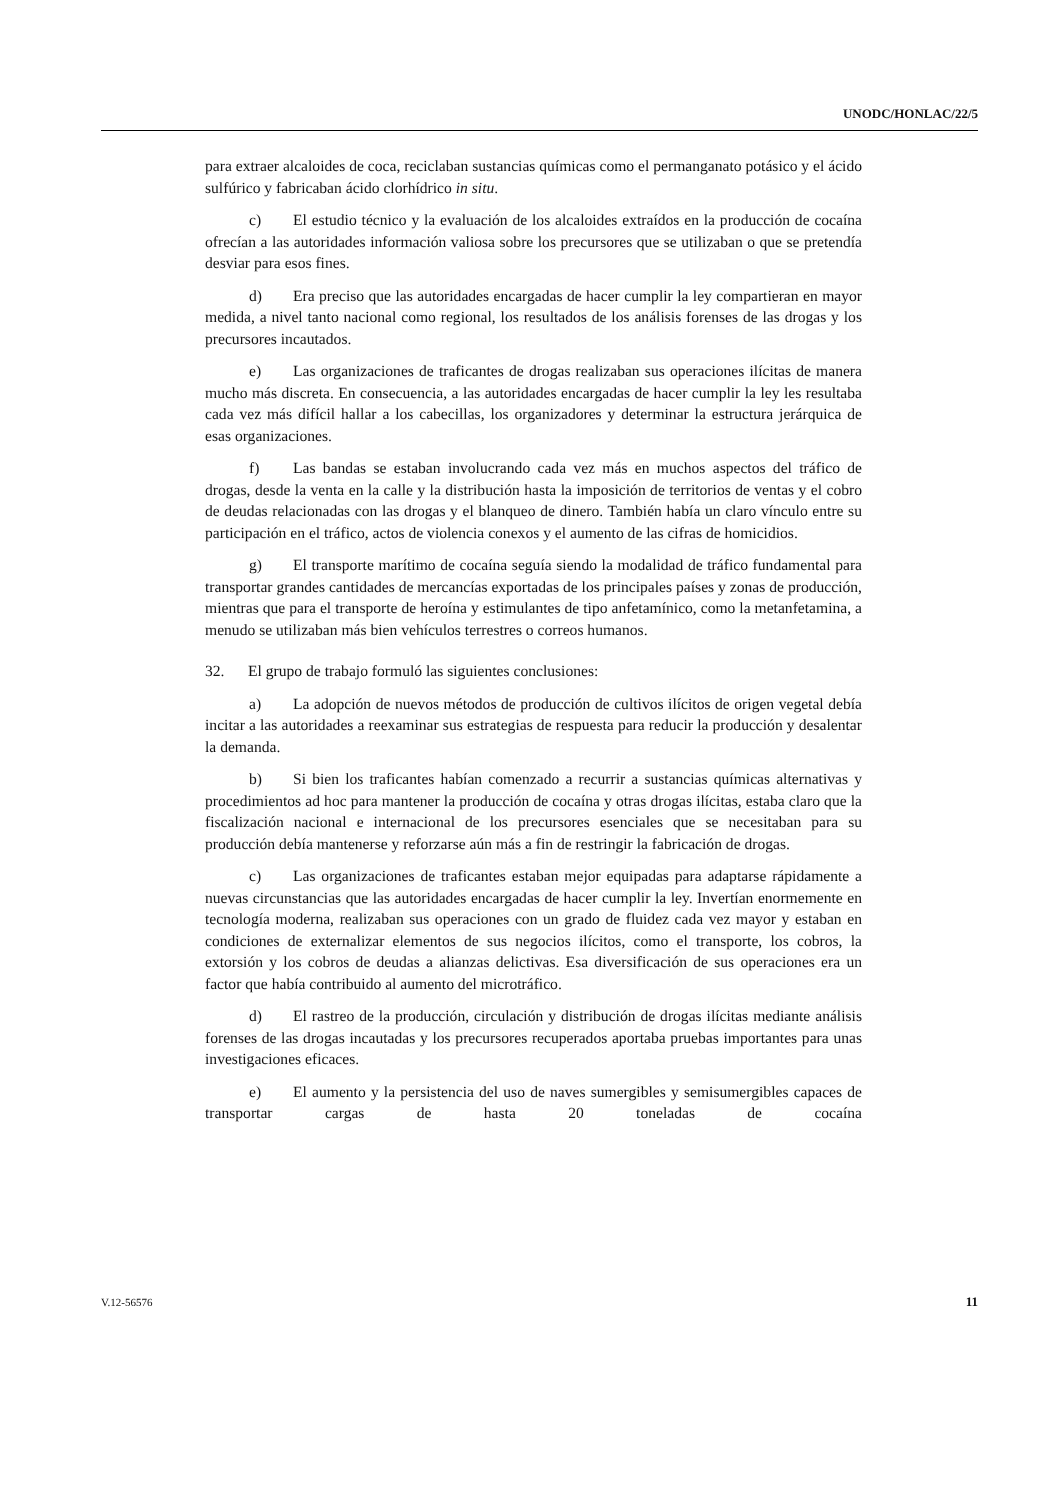UNODC/HONLAC/22/5
para extraer alcaloides de coca, reciclaban sustancias químicas como el permanganato potásico y el ácido sulfúrico y fabricaban ácido clorhídrico in situ.
c) El estudio técnico y la evaluación de los alcaloides extraídos en la producción de cocaína ofrecían a las autoridades información valiosa sobre los precursores que se utilizaban o que se pretendía desviar para esos fines.
d) Era preciso que las autoridades encargadas de hacer cumplir la ley compartieran en mayor medida, a nivel tanto nacional como regional, los resultados de los análisis forenses de las drogas y los precursores incautados.
e) Las organizaciones de traficantes de drogas realizaban sus operaciones ilícitas de manera mucho más discreta. En consecuencia, a las autoridades encargadas de hacer cumplir la ley les resultaba cada vez más difícil hallar a los cabecillas, los organizadores y determinar la estructura jerárquica de esas organizaciones.
f) Las bandas se estaban involucrando cada vez más en muchos aspectos del tráfico de drogas, desde la venta en la calle y la distribución hasta la imposición de territorios de ventas y el cobro de deudas relacionadas con las drogas y el blanqueo de dinero. También había un claro vínculo entre su participación en el tráfico, actos de violencia conexos y el aumento de las cifras de homicidios.
g) El transporte marítimo de cocaína seguía siendo la modalidad de tráfico fundamental para transportar grandes cantidades de mercancías exportadas de los principales países y zonas de producción, mientras que para el transporte de heroína y estimulantes de tipo anfetamínico, como la metanfetamina, a menudo se utilizaban más bien vehículos terrestres o correos humanos.
32. El grupo de trabajo formuló las siguientes conclusiones:
a) La adopción de nuevos métodos de producción de cultivos ilícitos de origen vegetal debía incitar a las autoridades a reexaminar sus estrategias de respuesta para reducir la producción y desalentar la demanda.
b) Si bien los traficantes habían comenzado a recurrir a sustancias químicas alternativas y procedimientos ad hoc para mantener la producción de cocaína y otras drogas ilícitas, estaba claro que la fiscalización nacional e internacional de los precursores esenciales que se necesitaban para su producción debía mantenerse y reforzarse aún más a fin de restringir la fabricación de drogas.
c) Las organizaciones de traficantes estaban mejor equipadas para adaptarse rápidamente a nuevas circunstancias que las autoridades encargadas de hacer cumplir la ley. Invertían enormemente en tecnología moderna, realizaban sus operaciones con un grado de fluidez cada vez mayor y estaban en condiciones de externalizar elementos de sus negocios ilícitos, como el transporte, los cobros, la extorsión y los cobros de deudas a alianzas delictivas. Esa diversificación de sus operaciones era un factor que había contribuido al aumento del microtráfico.
d) El rastreo de la producción, circulación y distribución de drogas ilícitas mediante análisis forenses de las drogas incautadas y los precursores recuperados aportaba pruebas importantes para unas investigaciones eficaces.
e) El aumento y la persistencia del uso de naves sumergibles y semisumergibles capaces de transportar cargas de hasta 20 toneladas de cocaína
V.12-56576 11